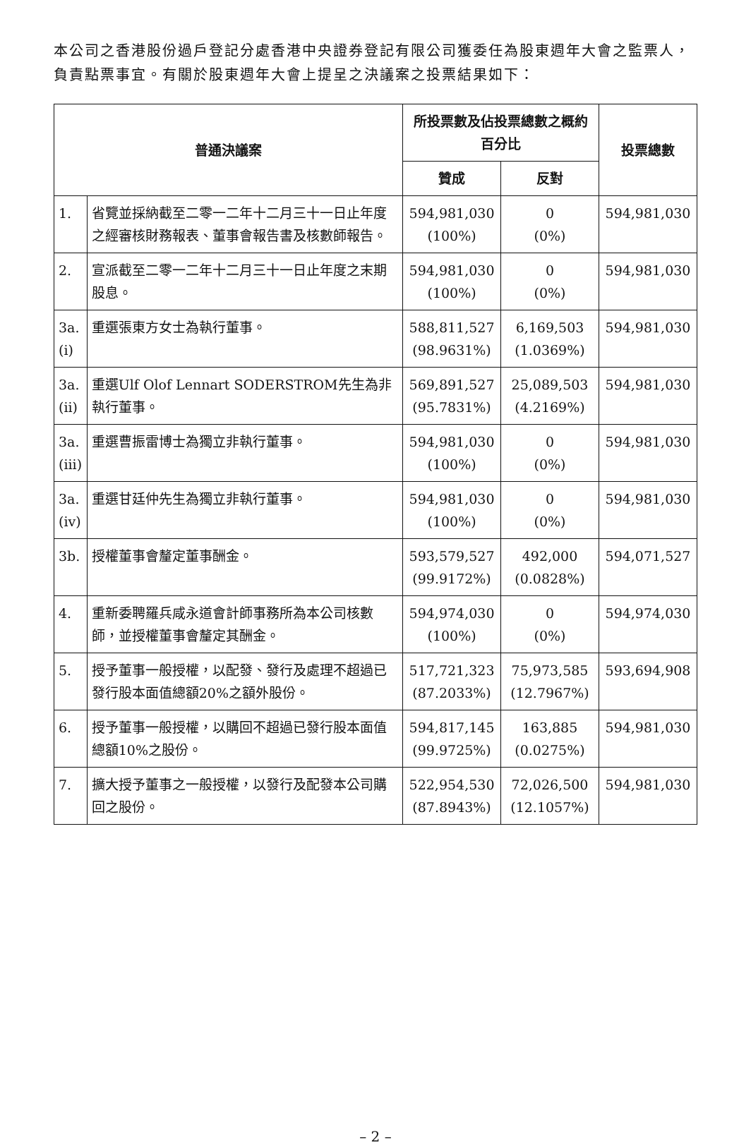本公司之香港股份過戶登記分處香港中央證券登記有限公司獲委任為股東週年大會之監票人，負責點票事宜。有關於股東週年大會上提呈之決議案之投票結果如下：
| 普通決議案 | | 所投票數及佔投票總數之概約百分比 | | 投票總數 |
| --- | --- | --- | --- | --- |
| | | 贊成 | 反對 | |
| 1. | 省覽並採納截至二零一二年十二月三十一日止年度之經審核財務報表、董事會報告書及核數師報告。 | 594,981,030 (100%) | 0 (0%) | 594,981,030 |
| 2. | 宣派截至二零一二年十二月三十一日止年度之末期股息。 | 594,981,030 (100%) | 0 (0%) | 594,981,030 |
| 3a.(i) | 重選張東方女士為執行董事。 | 588,811,527 (98.9631%) | 6,169,503 (1.0369%) | 594,981,030 |
| 3a.(ii) | 重選Ulf Olof Lennart SODERSTROM先生為非執行董事。 | 569,891,527 (95.7831%) | 25,089,503 (4.2169%) | 594,981,030 |
| 3a.(iii) | 重選曹振雷博士為獨立非執行董事。 | 594,981,030 (100%) | 0 (0%) | 594,981,030 |
| 3a.(iv) | 重選甘廷仲先生為獨立非執行董事。 | 594,981,030 (100%) | 0 (0%) | 594,981,030 |
| 3b. | 授權董事會釐定董事酬金。 | 593,579,527 (99.9172%) | 492,000 (0.0828%) | 594,071,527 |
| 4. | 重新委聘羅兵咸永道會計師事務所為本公司核數師，並授權董事會釐定其酬金。 | 594,974,030 (100%) | 0 (0%) | 594,974,030 |
| 5. | 授予董事一般授權，以配發、發行及處理不超過已發行股本面值總額20%之額外股份。 | 517,721,323 (87.2033%) | 75,973,585 (12.7967%) | 593,694,908 |
| 6. | 授予董事一般授權，以購回不超過已發行股本面值總額10%之股份。 | 594,817,145 (99.9725%) | 163,885 (0.0275%) | 594,981,030 |
| 7. | 擴大授予董事之一般授權，以發行及配發本公司購回之股份。 | 522,954,530 (87.8943%) | 72,026,500 (12.1057%) | 594,981,030 |
– 2 –